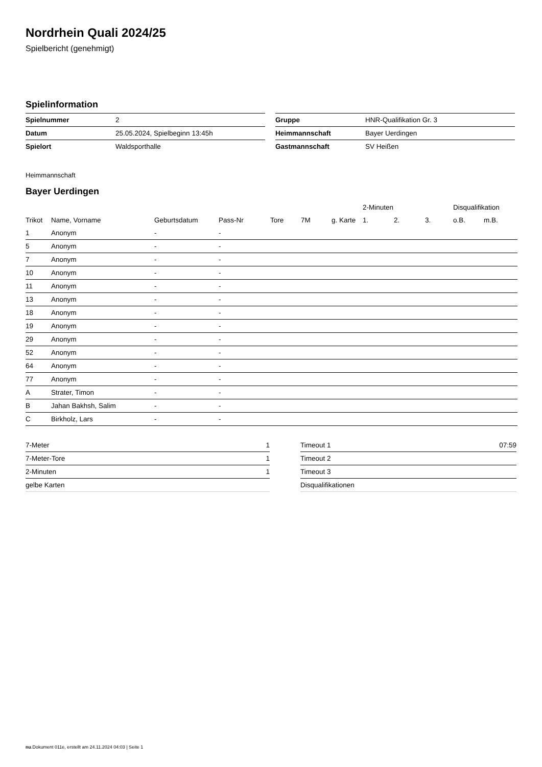Nordrhein Quali 2024/25
Spielbericht (genehmigt)
Spielinformation
| Spielnummer | 2 |
| Datum | 25.05.2024, Spielbeginn 13:45h |
| Spielort | Waldsporthalle |
| Gruppe | HNR-Qualifikation Gr. 3 |
| Heimmannschaft | Bayer Uerdingen |
| Gastmannschaft | SV Heißen |
Heimmannschaft
Bayer Uerdingen
| | | | | | | | 2-Minuten | | | Disqualifikation | |
| --- | --- | --- | --- | --- | --- | --- | --- | --- | --- | --- | --- |
| Trikot | Name, Vorname | Geburtsdatum | Pass-Nr | Tore | 7M | g. Karte | 1. | 2. | 3. | o.B. | m.B. |
| 1 | Anonym | - | - | | | | | | | | |
| 5 | Anonym | - | - | | | | | | | | |
| 7 | Anonym | - | - | | | | | | | | |
| 10 | Anonym | - | - | | | | | | | | |
| 11 | Anonym | - | - | | | | | | | | |
| 13 | Anonym | - | - | | | | | | | | |
| 18 | Anonym | - | - | | | | | | | | |
| 19 | Anonym | - | - | | | | | | | | |
| 29 | Anonym | - | - | | | | | | | | |
| 52 | Anonym | - | - | | | | | | | | |
| 64 | Anonym | - | - | | | | | | | | |
| 77 | Anonym | - | - | | | | | | | | |
| A | Strater, Timon | - | - | | | | | | | | |
| B | Jahan Bakhsh, Salim | - | - | | | | | | | | |
| C | Birkholz, Lars | - | - | | | | | | | | |
| 7-Meter | 1 |
| 7-Meter-Tore | 1 |
| 2-Minuten | 1 |
| gelbe Karten | |
| Timeout 1 | 07:59 |
| Timeout 2 | |
| Timeout 3 | |
| Disqualifikationen | |
nu.Dokument 011e, erstellt am 24.11.2024 04:03 | Seite 1